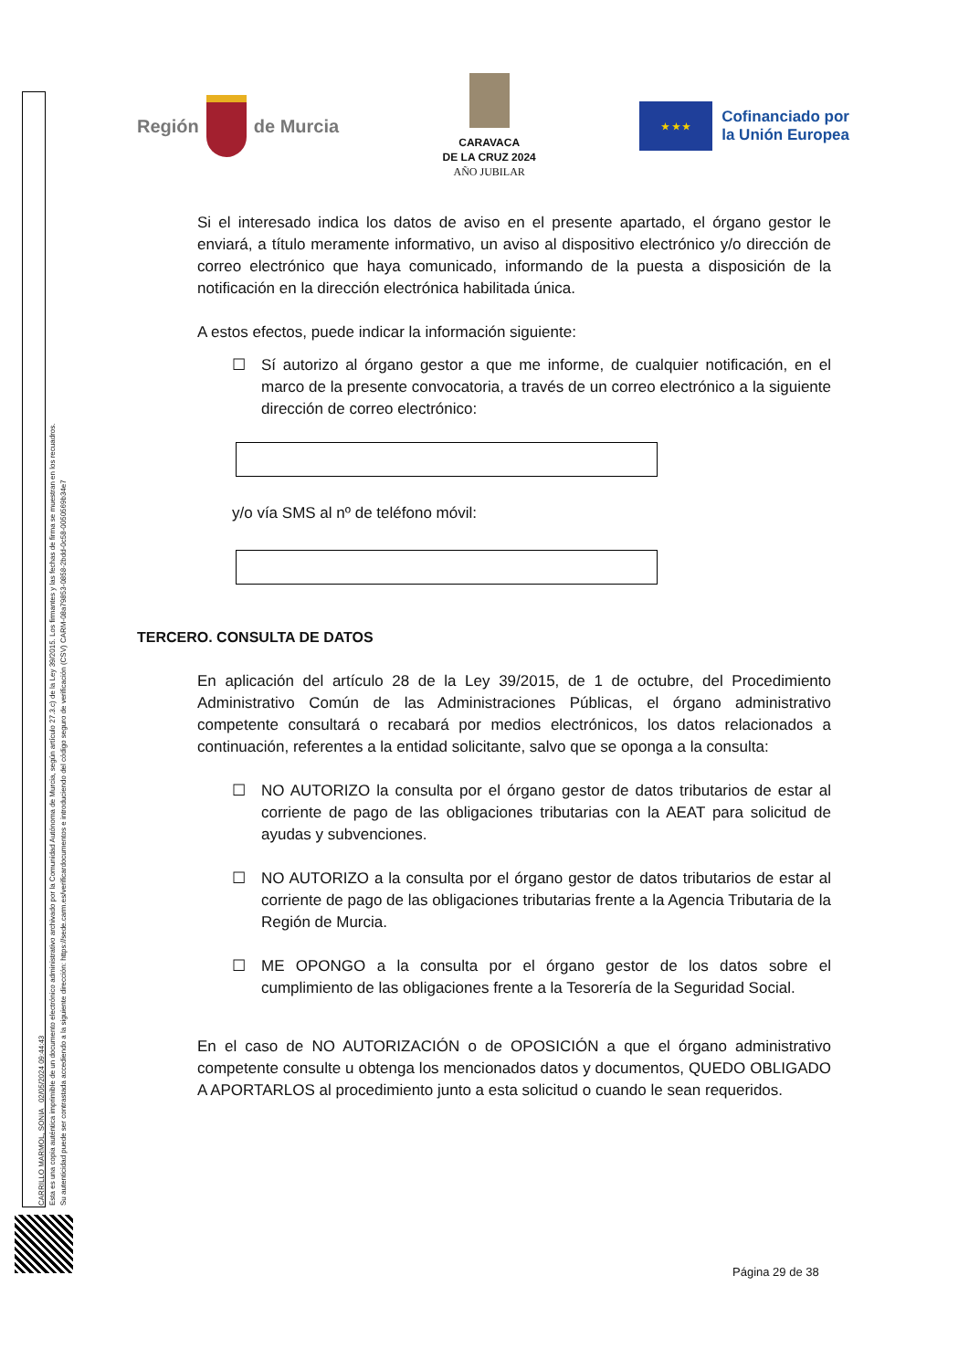CARRILLO MARMOL, SONIA 02/05/2024 09:44:43
Esta es una copia auténtica imprimible de un documento electrónico administrativo archivado por la Comunidad Autónoma de Murcia, según artículo 27.3.c) de la Ley 39/2015. Los firmantes y las fechas de firma se muestran en los recuadros.
Su autenticidad puede ser contrastada accediendo a la siguiente dirección: https://sede.carm.es/verificardocumentos e introduciendo del código seguro de verificación (CSV) CARM-08a79853-0858-2bdd-0c58-0050569b34e7
Región
de Murcia
CARAVACA
DE LA CRUZ 2024
AÑO JUBILAR
★ ★ ★
Cofinanciado por
la Unión Europea
Si el interesado indica los datos de aviso en el presente apartado, el órgano gestor le enviará, a título meramente informativo, un aviso al dispositivo electrónico y/o dirección de correo electrónico que haya comunicado, informando de la puesta a disposición de la notificación en la dirección electrónica habilitada única.
A estos efectos, puede indicar la información siguiente:
☐ Sí autorizo al órgano gestor a que me informe, de cualquier notificación, en el marco de la presente convocatoria, a través de un correo electrónico a la siguiente dirección de correo electrónico:
y/o vía SMS al nº de teléfono móvil:
TERCERO. CONSULTA DE DATOS
En aplicación del artículo 28 de la Ley 39/2015, de 1 de octubre, del Procedimiento Administrativo Común de las Administraciones Públicas, el órgano administrativo competente consultará o recabará por medios electrónicos, los datos relacionados a continuación, referentes a la entidad solicitante, salvo que se oponga a la consulta:
☐ NO AUTORIZO la consulta por el órgano gestor de datos tributarios de estar al corriente de pago de las obligaciones tributarias con la AEAT para solicitud de ayudas y subvenciones.
☐ NO AUTORIZO a la consulta por el órgano gestor de datos tributarios de estar al corriente de pago de las obligaciones tributarias frente a la Agencia Tributaria de la Región de Murcia.
☐ ME OPONGO a la consulta por el órgano gestor de los datos sobre el cumplimiento de las obligaciones frente a la Tesorería de la Seguridad Social.
En el caso de NO AUTORIZACIÓN o de OPOSICIÓN a que el órgano administrativo competente consulte u obtenga los mencionados datos y documentos, QUEDO OBLIGADO A APORTARLOS al procedimiento junto a esta solicitud o cuando le sean requeridos.
Página 29 de 38